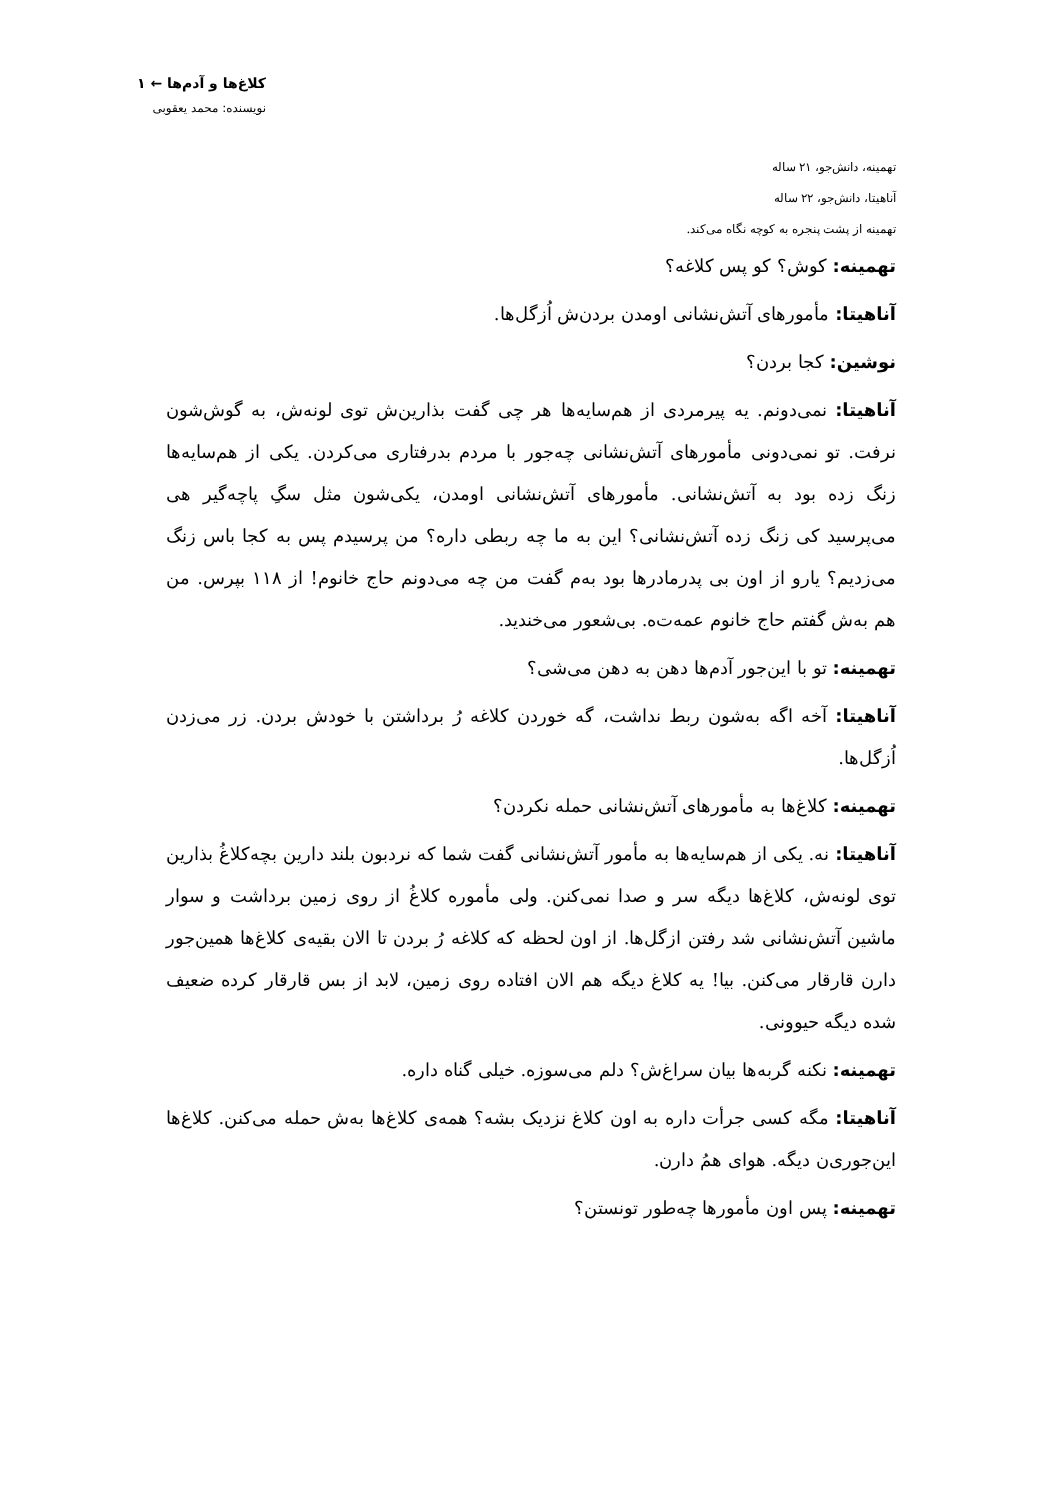کلاغ‌ها و آدم‌ها ← ۱
نویسنده: محمد یعقوبی
تهمینه، دانش‌جو، ۲۱ ساله
آناهیتا، دانش‌جو، ۲۲ ساله
تهمینه از پشت پنجره به کوچه نگاه می‌کند.
تهمینه: کوش؟ کو پس کلاغه؟
آناهیتا: مأمورهای آتش‌نشانی اومدن بردن‌ش اُزگل‌ها.
نوشین: کجا بردن؟
آناهیتا: نمی‌دونم. یه پیرمردی از هم‌سایه‌ها هر چی گفت بذارین‌ش توی لونه‌ش، به گوش‌شون نرفت. تو نمی‌دونی مأمورهای آتش‌نشانی چه‌جور با مردم بدرفتاری می‌کردن. یکی از هم‌سایه‌ها زنگ زده بود به آتش‌نشانی. مأمورهای آتش‌نشانی اومدن، یکی‌شون مثل سگِ پاچه‌گیر هی می‌پرسید کی زنگ زده آتش‌نشانی؟ این به ما چه ربطی داره؟ من پرسیدم پس به کجا باس زنگ می‌زدیم؟ یارو از اون بی پدرمادرها بود به‌م گفت من چه می‌دونم حاج خانوم! از ۱۱۸ بپرس. من هم به‌ش گفتم حاج خانوم عمه‌ت‌ه. بی‌شعور می‌خندید.
تهمینه: تو با این‌جور آدم‌ها دهن به دهن می‌شی؟
آناهیتا: آخه اگه به‌شون ربط نداشت، گه خوردن کلاغه رُ برداشتن با خودش بردن. زر می‌زدن اُزگل‌ها.
تهمینه: کلاغ‌ها به مأمورهای آتش‌نشانی حمله نکردن؟
آناهیتا: نه. یکی از هم‌سایه‌ها به مأمور آتش‌نشانی گفت شما که نردبون بلند دارین بچه‌کلاغُ بذارین توی لونه‌ش، کلاغ‌ها دیگه سر و صدا نمی‌کنن. ولی مأموره کلاغُ از روی زمین برداشت و سوار ماشین آتش‌نشانی شد رفتن ازگل‌ها. از اون لحظه که کلاغه رُ بردن تا الان بقیه‌ی کلاغ‌ها همین‌جور دارن قارقار می‌کنن. بیا! یه کلاغ دیگه هم الان افتاده روی زمین، لابد از بس قارقار کرده ضعیف شده دیگه حیوونی.
تهمینه: نکنه گربه‌ها بیان سراغ‌ش؟ دلم می‌سوزه. خیلی گناه داره.
آناهیتا: مگه کسی جرأت داره به اون کلاغ نزدیک بشه؟ همه‌ی کلاغ‌ها به‌ش حمله می‌کنن. کلاغ‌ها این‌جوری‌ن دیگه. هوای همُ دارن.
تهمینه: پس اون مأمورها چه‌طور تونستن؟